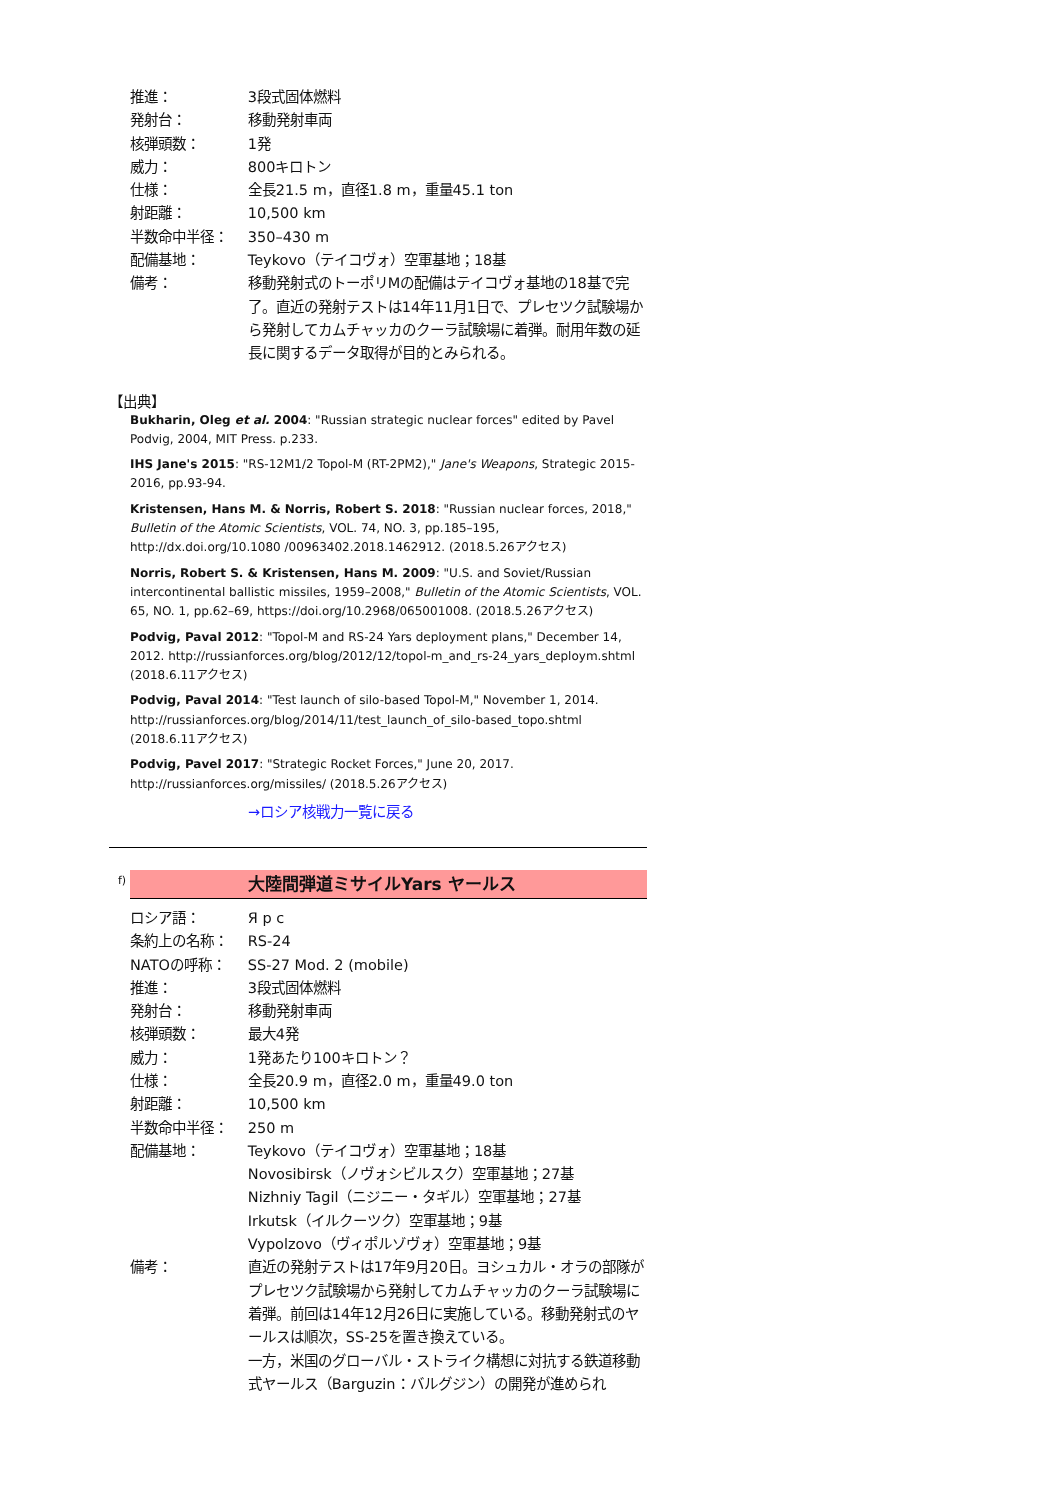| 推進： | 3段式固体燃料 |
| 発射台： | 移動発射車両 |
| 核弾頭数： | 1発 |
| 威力： | 800キロトン |
| 仕様： | 全長21.5 m，直径1.8 m，重量45.1 ton |
| 射距離： | 10,500 km |
| 半数命中半径： | 350–430 m |
| 配備基地： | Teykovo（テイコヴォ）空軍基地；18基 |
| 備考： | 移動発射式のトーポリMの配備はテイコヴォ基地の18基で完了。直近の発射テストは14年11月1日で、プレセツク試験場から発射してカムチャッカのクーラ試験場に着弾。耐用年数の延長に関するデータ取得が目的とみられる。 |
【出典】
Bukharin, Oleg et al. 2004: "Russian strategic nuclear forces" edited by Pavel Podvig, 2004, MIT Press. p.233.
IHS Jane's 2015: "RS-12M1/2 Topol-M (RT-2PM2)," Jane's Weapons, Strategic 2015-2016, pp.93-94.
Kristensen, Hans M. & Norris, Robert S. 2018: "Russian nuclear forces, 2018," Bulletin of the Atomic Scientists, VOL. 74, NO. 3, pp.185–195, http://dx.doi.org/10.1080 /00963402.2018.1462912. (2018.5.26アクセス)
Norris, Robert S. & Kristensen, Hans M. 2009: "U.S. and Soviet/Russian intercontinental ballistic missiles, 1959–2008," Bulletin of the Atomic Scientists, VOL. 65, NO. 1, pp.62–69, https://doi.org/10.2968/065001008. (2018.5.26アクセス)
Podvig, Paval 2012: "Topol-M and RS-24 Yars deployment plans," December 14, 2012. http://russianforces.org/blog/2012/12/topol-m_and_rs-24_yars_deploym.shtml (2018.6.11アクセス)
Podvig, Paval 2014: "Test launch of silo-based Topol-M," November 1, 2014. http://russianforces.org/blog/2014/11/test_launch_of_silo-based_topo.shtml (2018.6.11アクセス)
Podvig, Pavel 2017: "Strategic Rocket Forces," June 20, 2017. http://russianforces.org/missiles/ (2018.5.26アクセス)
→ロシア核戦力一覧に戻る
f)
大陸間弾道ミサイルYars ヤールス
| ロシア語： | Я р с |
| 条約上の名称： | RS-24 |
| NATOの呼称： | SS-27 Mod. 2 (mobile) |
| 推進： | 3段式固体燃料 |
| 発射台： | 移動発射車両 |
| 核弾頭数： | 最大4発 |
| 威力： | 1発あたり100キロトン？ |
| 仕様： | 全長20.9 m，直径2.0 m，重量49.0 ton |
| 射距離： | 10,500 km |
| 半数命中半径： | 250 m |
| 配備基地： | Teykovo（テイコヴォ）空軍基地；18基 Novosibirsk（ノヴォシビルスク）空軍基地；27基 Nizhniy Tagil（ニジニー・タギル）空軍基地；27基 Irkutsk（イルクーツク）空軍基地；9基 Vypolzovo（ヴィポルゾヴォ）空軍基地；9基 |
| 備考： | 直近の発射テストは17年9月20日。ヨシュカル・オラの部隊がプレセツク試験場から発射してカムチャッカのクーラ試験場に着弾。前回は14年12月26日に実施している。移動発射式のヤールスは順次，SS-25を置き換えている。 一方，米国のグローバル・ストライク構想に対抗する鉄道移動式ヤールス（Barguzin：バルグジン）の開発が進められ |